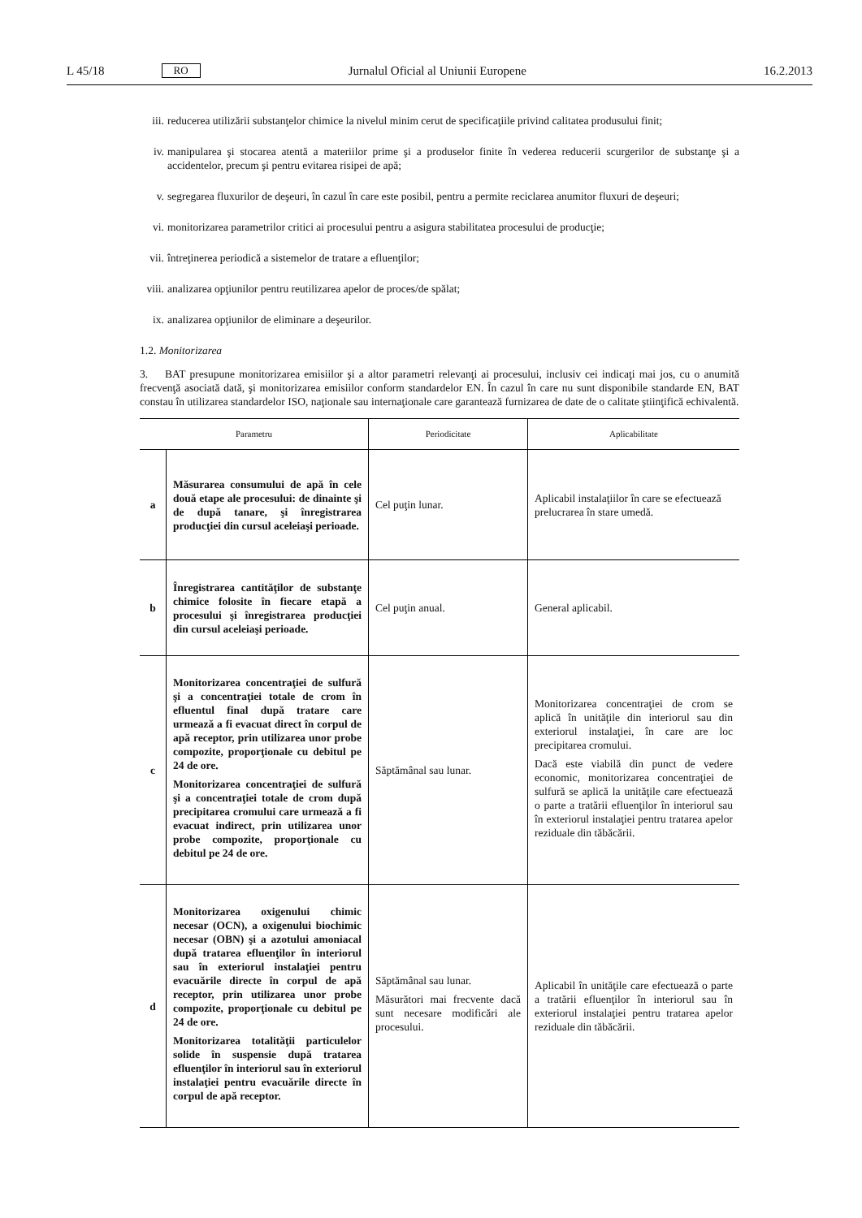L 45/18 RO Jurnalul Oficial al Uniunii Europene 16.2.2013
iii. reducerea utilizării substanţelor chimice la nivelul minim cerut de specificaţiile privind calitatea produsului finit;
iv. manipularea şi stocarea atentă a materiilor prime şi a produselor finite în vederea reducerii scurgerilor de substanţe şi a accidentelor, precum şi pentru evitarea risipei de apă;
v. segregarea fluxurilor de deşeuri, în cazul în care este posibil, pentru a permite reciclarea anumitor fluxuri de deşeuri;
vi. monitorizarea parametrilor critici ai procesului pentru a asigura stabilitatea procesului de producţie;
vii. întreţinerea periodică a sistemelor de tratare a efluenţilor;
viii. analizarea opţiunilor pentru reutilizarea apelor de proces/de spălat;
ix. analizarea opţiunilor de eliminare a deşeurilor.
1.2. Monitorizarea
3. BAT presupune monitorizarea emisiilor şi a altor parametri relevanţi ai procesului, inclusiv cei indicaţi mai jos, cu o anumită frecvenţă asociată dată, şi monitorizarea emisiilor conform standardelor EN. În cazul în care nu sunt disponibile standarde EN, BAT constau în utilizarea standardelor ISO, naţionale sau internaţionale care garantează furnizarea de date de o calitate ştiinţifică echivalentă.
| Parametru | | Periodicitate | Aplicabilitate |
| --- | --- | --- | --- |
| a | Măsurarea consumului de apă în cele două etape ale procesului: de dinainte şi de după tanare, şi înregistrarea producţiei din cursul aceleiaşi perioade. | Cel puţin lunar. | Aplicabil instalaţiilor în care se efectuează prelucrarea în stare umedă. |
| b | Înregistrarea cantităţilor de substanţe chimice folosite în fiecare etapă a procesului şi înregistrarea producţiei din cursul aceleiaşi perioade. | Cel puţin anual. | General aplicabil. |
| c | Monitorizarea concentraţiei de sulfură şi a concentraţiei totale de crom în efluentul final după tratare care urmează a fi evacuat direct în corpul de apă receptor, prin utilizarea unor probe compozite, proporţionale cu debitul pe 24 de ore. Monitorizarea concentraţiei de sulfură şi a concentraţiei totale de crom după precipitarea cromului care urmează a fi evacuat indirect, prin utilizarea unor probe compozite, proporţionale cu debitul pe 24 de ore. | Săptămânal sau lunar. | Monitorizarea concentraţiei de crom se aplică în unităţile din interiorul sau din exteriorul instalaţiei, în care are loc precipitarea cromului. Dacă este viabilă din punct de vedere economic, monitorizarea concentraţiei de sulfură se aplică la unităţile care efectuează o parte a tratării efluenţilor în interiorul sau în exteriorul instalaţiei pentru tratarea apelor reziduale din tăbăcării. |
| d | Monitorizarea oxigenului chimic necesar (OCN), a oxigenului biochimic necesar (OBN) şi a azotului amoniacal după tratarea efluenţilor în interiorul sau în exteriorul instalaţiei pentru evacuările directe în corpul de apă receptor, prin utilizarea unor probe compozite, proporţionale cu debitul pe 24 de ore. Monitorizarea totalităţii particulelor solide în suspensie după tratarea efluenţilor în interiorul sau în exteriorul instalaţiei pentru evacuările directe în corpul de apă receptor. | Săptămânal sau lunar. Măsurători mai frecvente dacă sunt necesare modificări ale procesului. | Aplicabil în unităţile care efectuează o parte a tratării efluenţilor în interiorul sau în exteriorul instalaţiei pentru tratarea apelor reziduale din tăbăcării. |